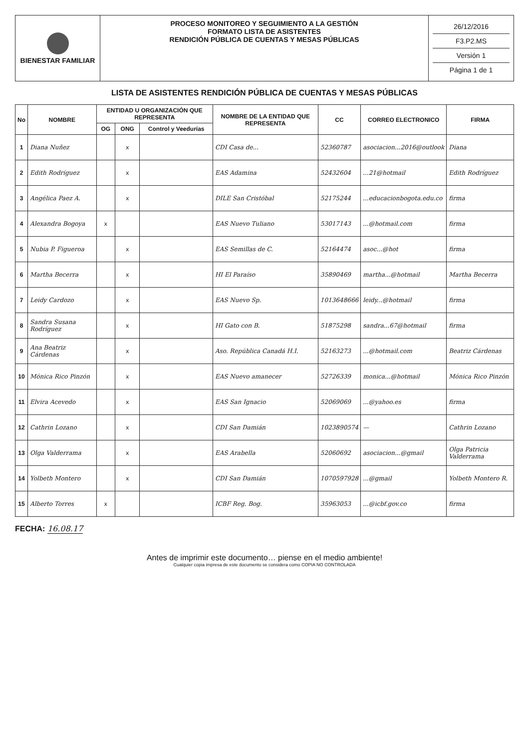BIENESTAR FAMILIAR
PROCESO MONITOREO Y SEGUIMIENTO A LA GESTIÓN
FORMATO LISTA DE ASISTENTES
RENDICIÓN PÚBLICA DE CUENTAS Y MESAS PÚBLICAS
26/12/2016
F3.P2.MS
Versión 1
Página 1 de 1
LISTA DE ASISTENTES RENDICIÓN PÚBLICA DE CUENTAS Y MESAS PÚBLICAS
| No | NOMBRE | ENTIDAD U ORGANIZACIÓN QUE REPRESENTA | | | NOMBRE DE LA ENTIDAD QUE REPRESENTA | CC | CORREO ELECTRONICO | FIRMA |
| --- | --- | --- | --- | --- | --- | --- | --- | --- |
| | | OG | ONG | Control y Veedurías | | | | |
| 1 | Diana Nuñez | | x | | CDI Casa de... | 52360787 | asociacion...2016@outlook | Diana |
| 2 | Edith Rodríguez | | x | | EAS Adamina | 52432604 | ...21@hotmail | Edith Rodríguez |
| 3 | Angélica Paez A. | | x | | DILE San Cristóbal | 52175244 | ...educacionbogota.edu.co | firma |
| 4 | Alexandra Bogoya | x | | | EAS Nuevo Tuliano | 53017143 | ...@hotmail.com | firma |
| 5 | Nubia P. Figueroa | | x | | EAS Semillas de C. | 52164474 | asoc...@hot | firma |
| 6 | Martha Becerra | | x | | HI El Paraíso | 35890469 | martha...@hotmail | Martha Becerra |
| 7 | Leidy Cardozo | | x | | EAS Nuevo Sp. | 1013648666 | leidy...@hotmail | firma |
| 8 | Sandra Susana Rodríguez | | x | | HI Gato con B. | 51875298 | sandra...67@hotmail | firma |
| 9 | Ana Beatriz Cárdenas | | x | | Aso. República Canadá H.I. | 52163273 | ...@hotmail.com | Beatriz Cárdenas |
| 10 | Mónica Rico Pinzón | | x | | EAS Nuevo amanecer | 52726339 | monica...@hotmail | Mónica Rico Pinzón |
| 11 | Elvira Acevedo | | x | | EAS San Ignacio | 52069069 | ...@yahoo.es | firma |
| 12 | Cathrin Lozano | | x | | CDI San Damián | 1023890574 | — | Cathrin Lozano |
| 13 | Olga Valderrama | | x | | EAS Arabella | 52060692 | asociacion...@gmail | Olga Patricia Valderrama |
| 14 | Yolbeth Montero | | x | | CDI San Damián | 1070597928 | ...@gmail | Yolbeth Montero R. |
| 15 | Alberto Torres | x | | | ICBF Reg. Bog. | 35963053 | ...@icbf.gov.co | firma |
FECHA: 16.08.17
Antes de imprimir este documento… piense en el medio ambiente!
Cualquier copia impresa de este documento se considera como COPIA NO CONTROLADA